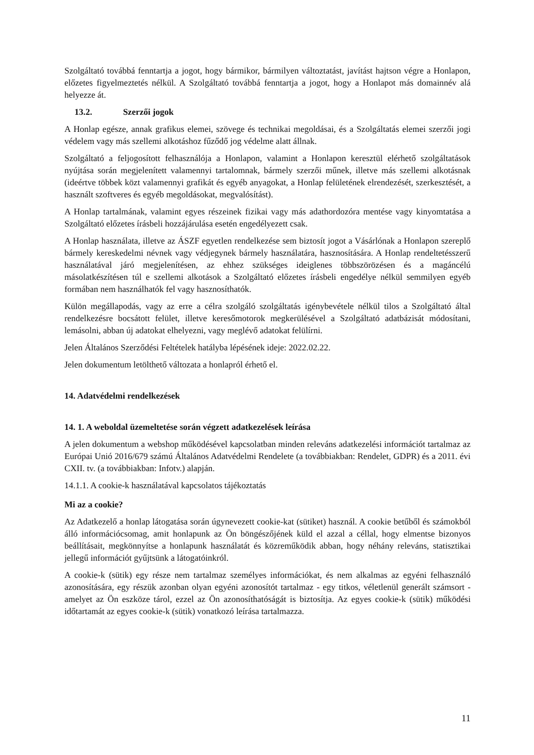Szolgáltató továbbá fenntartja a jogot, hogy bármikor, bármilyen változtatást, javítást hajtson végre a Honlapon, előzetes figyelmeztetés nélkül. A Szolgáltató továbbá fenntartja a jogot, hogy a Honlapot más domainnév alá helyezze át.
13.2. Szerzői jogok
A Honlap egésze, annak grafikus elemei, szövege és technikai megoldásai, és a Szolgáltatás elemei szerzői jogi védelem vagy más szellemi alkotáshoz fűződő jog védelme alatt állnak.
Szolgáltató a feljogosított felhasználója a Honlapon, valamint a Honlapon keresztül elérhető szolgáltatások nyújtása során megjelenített valamennyi tartalomnak, bármely szerzői műnek, illetve más szellemi alkotásnak (ideértve többek közt valamennyi grafikát és egyéb anyagokat, a Honlap felületének elrendezését, szerkesztését, a használt szoftveres és egyéb megoldásokat, megvalósítást).
A Honlap tartalmának, valamint egyes részeinek fizikai vagy más adathordozóra mentése vagy kinyomtatása a Szolgáltató előzetes írásbeli hozzájárulása esetén engedélyezett csak.
A Honlap használata, illetve az ÁSZF egyetlen rendelkezése sem biztosít jogot a Vásárlónak a Honlapon szereplő bármely kereskedelmi névnek vagy védjegynek bármely használatára, hasznosítására. A Honlap rendeltetésszerű használatával járó megjelenítésen, az ehhez szükséges ideiglenes többszörözésen és a magáncélú másolatkészítésen túl e szellemi alkotások a Szolgáltató előzetes írásbeli engedélye nélkül semmilyen egyéb formában nem használhatók fel vagy hasznosíthatók.
Külön megállapodás, vagy az erre a célra szolgáló szolgáltatás igénybevétele nélkül tilos a Szolgáltató által rendelkezésre bocsátott felület, illetve keresőmotorok megkerülésével a Szolgáltató adatbázisát módosítani, lemásolni, abban új adatokat elhelyezni, vagy meglévő adatokat felülírni.
Jelen Általános Szerződési Feltételek hatályba lépésének ideje: 2022.02.22.
Jelen dokumentum letölthető változata a honlapról érhető el.
14. Adatvédelmi rendelkezések
14. 1. A weboldal üzemeltetése során végzett adatkezelések leírása
A jelen dokumentum a webshop működésével kapcsolatban minden releváns adatkezelési információt tartalmaz az Európai Unió 2016/679 számú Általános Adatvédelmi Rendelete (a továbbiakban: Rendelet, GDPR) és a 2011. évi CXII. tv. (a továbbiakban: Infotv.) alapján.
14.1.1. A cookie-k használatával kapcsolatos tájékoztatás
Mi az a cookie?
Az Adatkezelő a honlap látogatása során úgynevezett cookie-kat (sütiket) használ. A cookie betűből és számokból álló információcsomag, amit honlapunk az Ön böngészőjének küld el azzal a céllal, hogy elmentse bizonyos beállításait, megkönnyítse a honlapunk használatát és közreműködik abban, hogy néhány releváns, statisztikai jellegű információt gyűjtsünk a látogatóinkról.
A cookie-k (sütik) egy része nem tartalmaz személyes információkat, és nem alkalmas az egyéni felhasználó azonosítására, egy részük azonban olyan egyéni azonosítót tartalmaz - egy titkos, véletlenül generált számsort -amelyet az Ön eszköze tárol, ezzel az Ön azonosíthatóságát is biztosítja. Az egyes cookie-k (sütik) működési időtartamát az egyes cookie-k (sütik) vonatkozó leírása tartalmazza.
11